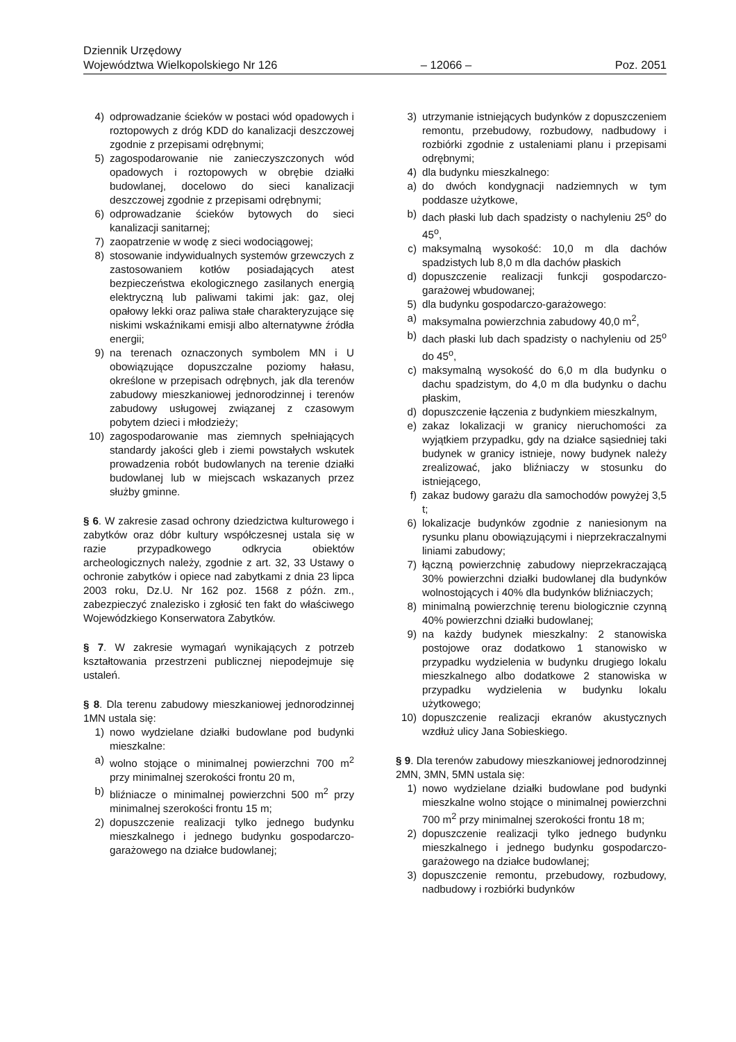Dziennik Urzędowy
Województwa Wielkopolskiego Nr 126 – 12066 – Poz. 2051
4) odprowadzanie ścieków w postaci wód opadowych i roztopowych z dróg KDD do kanalizacji deszczowej zgodnie z przepisami odrębnymi;
5) zagospodarowanie nie zanieczyszczonych wód opadowych i roztopowych w obrębie działki budowlanej, docelowo do sieci kanalizacji deszczowej zgodnie z przepisami odrębnymi;
6) odprowadzanie ścieków bytowych do sieci kanalizacji sanitarnej;
7) zaopatrzenie w wodę z sieci wodociągowej;
8) stosowanie indywidualnych systemów grzewczych z zastosowaniem kotłów posiadających atest bezpieczeństwa ekologicznego zasilanych energią elektryczną lub paliwami takimi jak: gaz, olej opałowy lekki oraz paliwa stałe charakteryzujące się niskimi wskaźnikami emisji albo alternatywne źródła energii;
9) na terenach oznaczonych symbolem MN i U obowiązujące dopuszczalne poziomy hałasu, określone w przepisach odrębnych, jak dla terenów zabudowy mieszkaniowej jednorodzinnej i terenów zabudowy usługowej związanej z czasowym pobytem dzieci i młodzieży;
10) zagospodarowanie mas ziemnych spełniających standardy jakości gleb i ziemi powstałych wskutek prowadzenia robót budowlanych na terenie działki budowlanej lub w miejscach wskazanych przez służby gminne.
§ 6. W zakresie zasad ochrony dziedzictwa kulturowego i zabytków oraz dóbr kultury współczesnej ustala się w razie przypadkowego odkrycia obiektów archeologicznych należy, zgodnie z art. 32, 33 Ustawy o ochronie zabytków i opiece nad zabytkami z dnia 23 lipca 2003 roku, Dz.U. Nr 162 poz. 1568 z późn. zm., zabezpieczyć znalezisko i zgłosić ten fakt do właściwego Wojewódzkiego Konserwatora Zabytków.
§ 7. W zakresie wymagań wynikających z potrzeb kształtowania przestrzeni publicznej niepodejmuje się ustaleń.
§ 8. Dla terenu zabudowy mieszkaniowej jednorodzinnej 1MN ustala się:
1) nowo wydzielane działki budowlane pod budynki mieszkalne:
a) wolno stojące o minimalnej powierzchni 700 m<sup>2</sup> przy minimalnej szerokości frontu 20 m,
b) bliźniacze o minimalnej powierzchni 500 m<sup>2</sup> przy minimalnej szerokości frontu 15 m;
2) dopuszczenie realizacji tylko jednego budynku mieszkalnego i jednego budynku gospodarczo-garażowego na działce budowlanej;
3) utrzymanie istniejących budynków z dopuszczeniem remontu, przebudowy, rozbudowy, nadbudowy i rozbiórki zgodnie z ustaleniami planu i przepisami odrębnymi;
4) dla budynku mieszkalnego:
a) do dwóch kondygnacji nadziemnych w tym poddasze użytkowe,
b) dach płaski lub dach spadzisty o nachyleniu 25<sup>o</sup> do 45<sup>o</sup>,
c) maksymalną wysokość: 10,0 m dla dachów spadzistych lub 8,0 m dla dachów płaskich
d) dopuszczenie realizacji funkcji gospodarczo-garażowej wbudowanej;
5) dla budynku gospodarczo-garażowego:
a) maksymalna powierzchnia zabudowy 40,0 m<sup>2</sup>,
b) dach płaski lub dach spadzisty o nachyleniu od 25<sup>o</sup> do 45<sup>o</sup>,
c) maksymalną wysokość do 6,0 m dla budynku o dachu spadzistym, do 4,0 m dla budynku o dachu płaskim,
d) dopuszczenie łączenia z budynkiem mieszkalnym,
e) zakaz lokalizacji w granicy nieruchomości za wyjątkiem przypadku, gdy na działce sąsiedniej taki budynek w granicy istnieje, nowy budynek należy zrealizować, jako bliźniaczy w stosunku do istniejącego,
f) zakaz budowy garażu dla samochodów powyżej 3,5 t;
6) lokalizacje budynków zgodnie z naniesionym na rysunku planu obowiązującymi i nieprzekraczalnymi liniami zabudowy;
7) łączną powierzchnię zabudowy nieprzekraczającą 30% powierzchni działki budowlanej dla budynków wolnostojących i 40% dla budynków bliźniaczych;
8) minimalną powierzchnię terenu biologicznie czynną 40% powierzchni działki budowlanej;
9) na każdy budynek mieszkalny: 2 stanowiska postojowe oraz dodatkowo 1 stanowisko w przypadku wydzielenia w budynku drugiego lokalu mieszkalnego albo dodatkowe 2 stanowiska w przypadku wydzielenia w budynku lokalu użytkowego;
10) dopuszczenie realizacji ekranów akustycznych wzdłuż ulicy Jana Sobieskiego.
§ 9. Dla terenów zabudowy mieszkaniowej jednorodzinnej 2MN, 3MN, 5MN ustala się:
1) nowo wydzielane działki budowlane pod budynki mieszkalne wolno stojące o minimalnej powierzchni 700 m<sup>2</sup> przy minimalnej szerokości frontu 18 m;
2) dopuszczenie realizacji tylko jednego budynku mieszkalnego i jednego budynku gospodarczo-garażowego na działce budowlanej;
3) dopuszczenie remontu, przebudowy, rozbudowy, nadbudowy i rozbiórki budynków